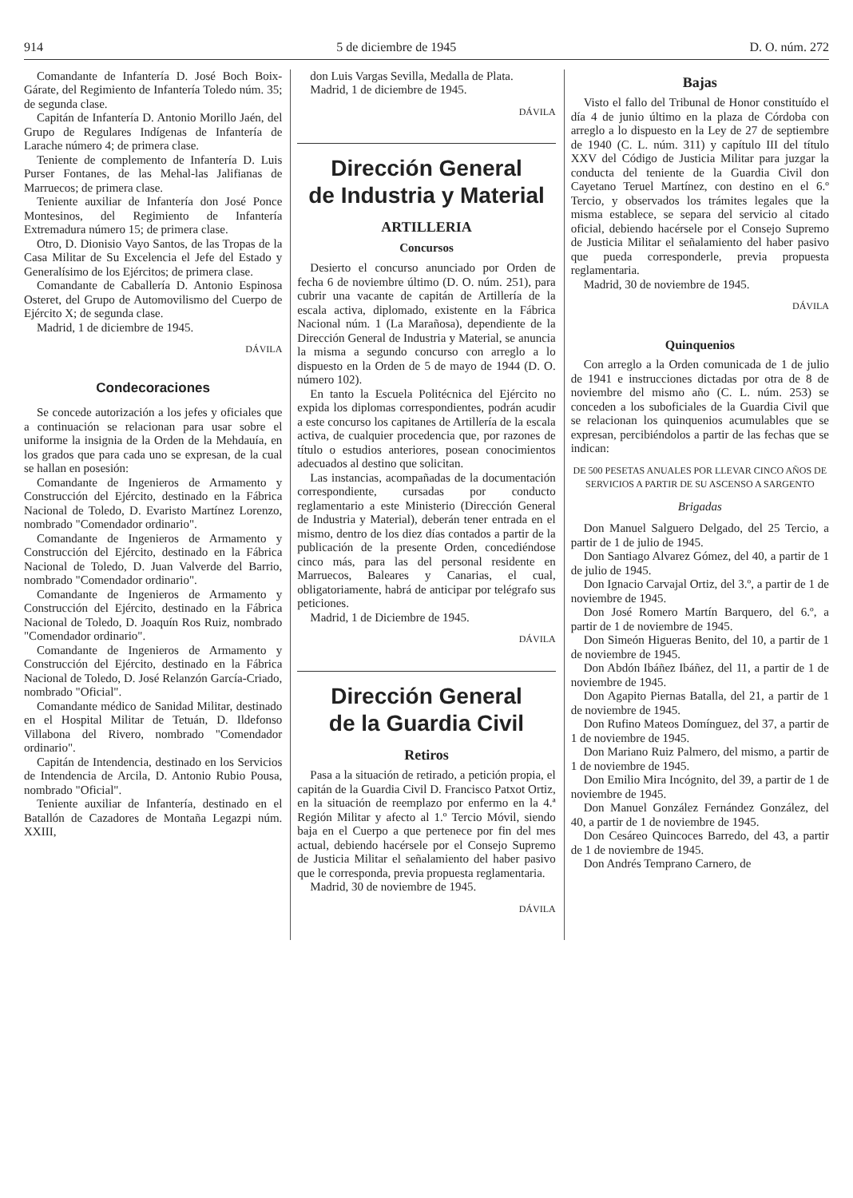914 5 de diciembre de 1945 D. O. núm. 272
Comandante de Infantería D. José Boch Boix-Gárate, del Regimiento de Infantería Toledo núm. 35; de segunda clase.
Capitán de Infantería D. Antonio Morillo Jaén, del Grupo de Regulares Indígenas de Infantería de Larache número 4; de primera clase.
Teniente de complemento de Infantería D. Luis Purser Fontanes, de las Mehal-las Jalifianas de Marruecos; de primera clase.
Teniente auxiliar de Infantería don José Ponce Montesinos, del Regimiento de Infantería Extremadura número 15; de primera clase.
Otro, D. Dionisio Vayo Santos, de las Tropas de la Casa Militar de Su Excelencia el Jefe del Estado y Generalísimo de los Ejércitos; de primera clase.
Comandante de Caballería D. Antonio Espinosa Osteret, del Grupo de Automovilismo del Cuerpo de Ejército X; de segunda clase.
Madrid, 1 de diciembre de 1945.
DÁVILA
Condecoraciones
Se concede autorización a los jefes y oficiales que a continuación se relacionan para usar sobre el uniforme la insignia de la Orden de la Mehdauía, en los grados que para cada uno se expresan, de la cual se hallan en posesión:
Comandante de Ingenieros de Armamento y Construcción del Ejército, destinado en la Fábrica Nacional de Toledo, D. Evaristo Martínez Lorenzo, nombrado "Comendador ordinario".
Comandante de Ingenieros de Armamento y Construcción del Ejército, destinado en la Fábrica Nacional de Toledo, D. Juan Valverde del Barrio, nombrado "Comendador ordinario".
Comandante de Ingenieros de Armamento y Construcción del Ejército, destinado en la Fábrica Nacional de Toledo, D. Joaquín Ros Ruiz, nombrado "Comendador ordinario".
Comandante de Ingenieros de Armamento y Construcción del Ejército, destinado en la Fábrica Nacional de Toledo, D. José Relanzón García-Criado, nombrado "Oficial".
Comandante médico de Sanidad Militar, destinado en el Hospital Militar de Tetuán, D. Ildefonso Villabona del Rivero, nombrado "Comendador ordinario".
Capitán de Intendencia, destinado en los Servicios de Intendencia de Arcila, D. Antonio Rubio Pousa, nombrado "Oficial".
Teniente auxiliar de Infantería, destinado en el Batallón de Cazadores de Montaña Legazpi núm. XXIII,
don Luis Vargas Sevilla, Medalla de Plata.
Madrid, 1 de diciembre de 1945.
DÁVILA
Dirección General
de Industria y Material
ARTILLERIA
Concursos
Desierto el concurso anunciado por Orden de fecha 6 de noviembre último (D. O. núm. 251), para cubrir una vacante de capitán de Artillería de la escala activa, diplomado, existente en la Fábrica Nacional núm. 1 (La Marañosa), dependiente de la Dirección General de Industria y Material, se anuncia la misma a segundo concurso con arreglo a lo dispuesto en la Orden de 5 de mayo de 1944 (D. O. número 102).
En tanto la Escuela Politécnica del Ejército no expida los diplomas correspondientes, podrán acudir a este concurso los capitanes de Artillería de la escala activa, de cualquier procedencia que, por razones de título o estudios anteriores, posean conocimientos adecuados al destino que solicitan.
Las instancias, acompañadas de la documentación correspondiente, cursadas por conducto reglamentario a este Ministerio (Dirección General de Industria y Material), deberán tener entrada en el mismo, dentro de los diez días contados a partir de la publicación de la presente Orden, concediéndose cinco más, para las del personal residente en Marruecos, Baleares y Canarias, el cual, obligatoriamente, habrá de anticipar por telégrafo sus peticiones.
Madrid, 1 de Diciembre de 1945.
DÁVILA
Dirección General
de la Guardia Civil
Retiros
Pasa a la situación de retirado, a petición propia, el capitán de la Guardia Civil D. Francisco Patxot Ortiz, en la situación de reemplazo por enfermo en la 4.ª Región Militar y afecto al 1.º Tercio Móvil, siendo baja en el Cuerpo a que pertenece por fin del mes actual, debiendo hacérsele por el Consejo Supremo de Justicia Militar el señalamiento del haber pasivo que le corresponda, previa propuesta reglamentaria.
Madrid, 30 de noviembre de 1945.
DÁVILA
Bajas
Visto el fallo del Tribunal de Honor constituído el día 4 de junio último en la plaza de Córdoba con arreglo a lo dispuesto en la Ley de 27 de septiembre de 1940 (C. L. núm. 311) y capítulo III del título XXV del Código de Justicia Militar para juzgar la conducta del teniente de la Guardia Civil don Cayetano Teruel Martínez, con destino en el 6.º Tercio, y observados los trámites legales que la misma establece, se separa del servicio al citado oficial, debiendo hacérsele por el Consejo Supremo de Justicia Militar el señalamiento del haber pasivo que pueda corresponderle, previa propuesta reglamentaria.
Madrid, 30 de noviembre de 1945.
DÁVILA
Quinquenios
Con arreglo a la Orden comunicada de 1 de julio de 1941 e instrucciones dictadas por otra de 8 de noviembre del mismo año (C. L. núm. 253) se conceden a los suboficiales de la Guardia Civil que se relacionan los quinquenios acumulables que se expresan, percibiéndolos a partir de las fechas que se indican:
DE 500 PESETAS ANUALES POR LLEVAR CINCO AÑOS DE SERVICIOS A PARTIR DE SU ASCENSO A SARGENTO
Brigadas
Don Manuel Salguero Delgado, del 25 Tercio, a partir de 1 de julio de 1945.
Don Santiago Alvarez Gómez, del 40, a partir de 1 de julio de 1945.
Don Ignacio Carvajal Ortiz, del 3.º, a partir de 1 de noviembre de 1945.
Don José Romero Martín Barquero, del 6.º, a partir de 1 de noviembre de 1945.
Don Simeón Higueras Benito, del 10, a partir de 1 de noviembre de 1945.
Don Abdón Ibáñez Ibáñez, del 11, a partir de 1 de noviembre de 1945.
Don Agapito Piernas Batalla, del 21, a partir de 1 de noviembre de 1945.
Don Rufino Mateos Domínguez, del 37, a partir de 1 de noviembre de 1945.
Don Mariano Ruiz Palmero, del mismo, a partir de 1 de noviembre de 1945.
Don Emilio Mira Incógnito, del 39, a partir de 1 de noviembre de 1945.
Don Manuel González Fernández González, del 40, a partir de 1 de noviembre de 1945.
Don Cesáreo Quincoces Barredo, del 43, a partir de 1 de noviembre de 1945.
Don Andrés Temprano Carnero, de